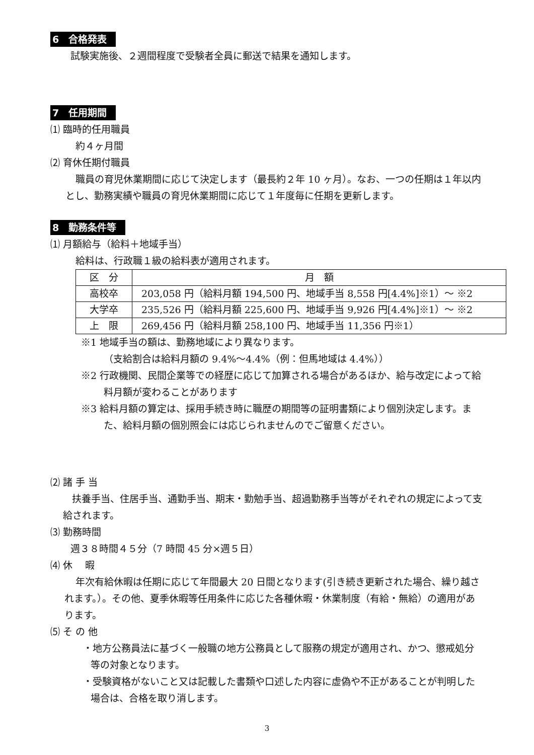6　合格発表
試験実施後、２週間程度で受験者全員に郵送で結果を通知します。
7　任用期間
⑴ 臨時的任用職員
約４ヶ月間
⑵ 育休任期付職員
職員の育児休業期間に応じて決定します（最長約２年 10 ヶ月）。なお、一つの任期は１年以内とし、勤務実績や職員の育児休業期間に応じて１年度毎に任期を更新します。
8　勤務条件等
⑴ 月額給与（給料＋地域手当）
給料は、行政職１級の給料表が適用されます。
| 区 分 | 月 額 |
| 高校卒 | 203,058 円（給料月額 194,500 円、地域手当 8,558 円[4.4%]※1）～ ※2 |
| 大学卒 | 235,526 円（給料月額 225,600 円、地域手当 9,926 円[4.4%]※1）～ ※2 |
| 上 限 | 269,456 円（給料月額 258,100 円、地域手当 11,356 円※1） |
※1 地域手当の額は、勤務地域により異なります。
（支給割合は給料月額の 9.4%～4.4%（例：但馬地域は 4.4%））
※2 行政機関、民間企業等での経歴に応じて加算される場合があるほか、給与改定によって給料月額が変わることがあります
※3 給料月額の算定は、採用手続き時に職歴の期間等の証明書類により個別決定します。また、給料月額の個別照会には応じられませんのでご留意ください。
⑵ 諸 手 当
扶養手当、住居手当、通勤手当、期末・勤勉手当、超過勤務手当等がそれぞれの規定によって支給されます。
⑶ 勤務時間
週３８時間４５分（7 時間 45 分×週５日）
⑷ 休　 暇
年次有給休暇は任期に応じて年間最大 20 日間となります(引き続き更新された場合、繰り越されます。）。その他、夏季休暇等任用条件に応じた各種休暇・休業制度（有給・無給）の適用があります。
⑸ そ の 他
・地方公務員法に基づく一般職の地方公務員として服務の規定が適用され、かつ、懲戒処分等の対象となります。
・受験資格がないこと又は記載した書類や口述した内容に虚偽や不正があることが判明した場合は、合格を取り消します。
3